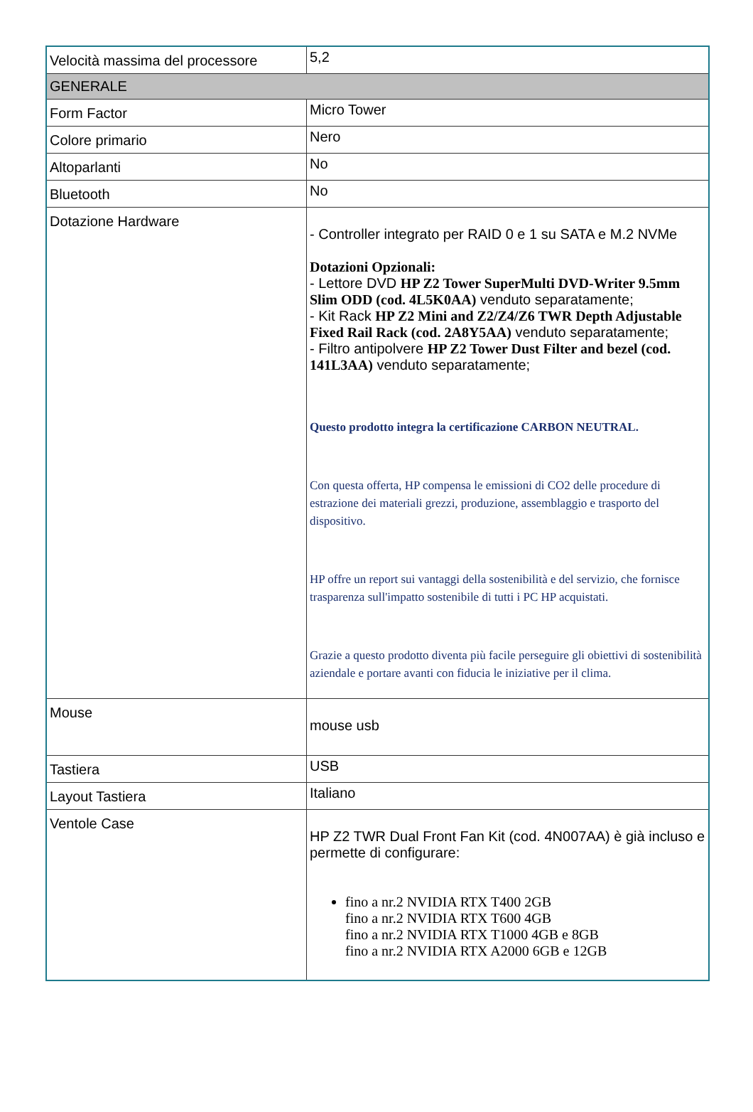| Velocità massima del processore | 5,2 |
| GENERALE | |
| Form Factor | Micro Tower |
| Colore primario | Nero |
| Altoparlanti | No |
| Bluetooth | No |
| Dotazione Hardware | - Controller integrato per RAID 0 e 1 su SATA e M.2 NVMe Dotazioni Opzionali: - Lettore DVD HP Z2 Tower SuperMulti DVD-Writer 9.5mm Slim ODD (cod. 4L5K0AA) venduto separatamente; - Kit Rack HP Z2 Mini and Z2/Z4/Z6 TWR Depth Adjustable Fixed Rail Rack (cod. 2A8Y5AA) venduto separatamente; - Filtro antipolvere HP Z2 Tower Dust Filter and bezel (cod. 141L3AA) venduto separatamente; Questo prodotto integra la certificazione CARBON NEUTRAL. Con questa offerta, HP compensa le emissioni di CO2 delle procedure di estrazione dei materiali grezzi, produzione, assemblaggio e trasporto del dispositivo. HP offre un report sui vantaggi della sostenibilità e del servizio, che fornisce trasparenza sull'impatto sostenibile di tutti i PC HP acquistati. Grazie a questo prodotto diventa più facile perseguire gli obiettivi di sostenibilità aziendale e portare avanti con fiducia le iniziative per il clima. |
| Mouse | mouse usb |
| Tastiera | USB |
| Layout Tastiera | Italiano |
| Ventole Case | HP Z2 TWR Dual Front Fan Kit (cod. 4N007AA) è già incluso e permette di configurare: fino a nr.2 NVIDIA RTX T400 2GB fino a nr.2 NVIDIA RTX T600 4GB fino a nr.2 NVIDIA RTX T1000 4GB e 8GB fino a nr.2 NVIDIA RTX A2000 6GB e 12GB |